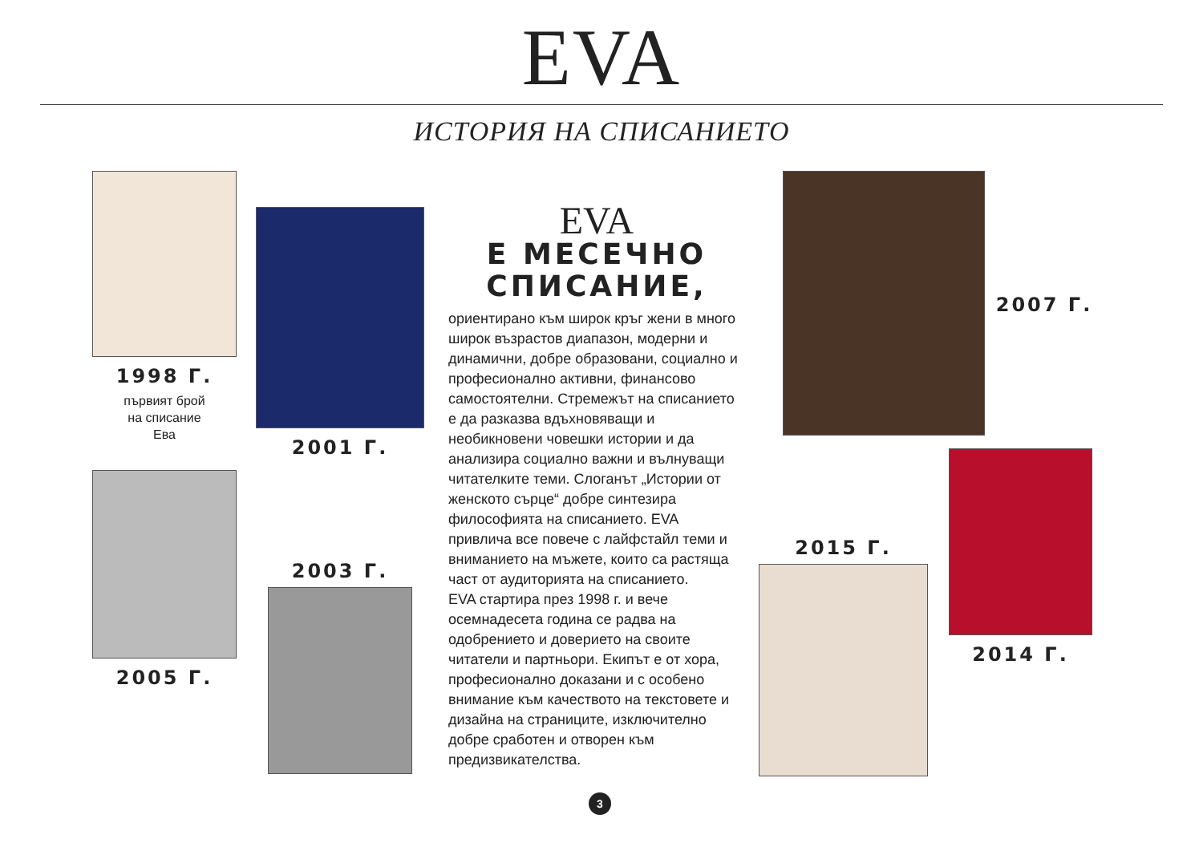EVA
ИСТОРИЯ НА СПИСАНИЕТО
1998 Г.
първият брой
на списание
Ева
2005 Г.
2001 Г.
2003 Г.
EVA
Е МЕСЕЧНО
СПИСАНИЕ,
ориентирано към широк кръг жени в много широк възрастов диапазон, модерни и динамични, добре образовани, социално и професионално активни, финансово самостоятелни. Стремежът на списанието е да разказва вдъхновяващи и необикновени човешки истории и да анализира социално важни и вълнуващи читателките теми. Слоганът „Истории от женското сърце“ добре синтезира философията на списанието. EVA привлича все повече с лайфстайл теми и вниманието на мъжете, които са растяща част от аудиторията на списанието.
EVA стартира през 1998 г. и вече осемнадесета година се радва на одобрението и доверието на своите читатели и партньори. Екипът е от хора, професионално доказани и с особено внимание към качеството на текстовете и дизайна на страниците, изключително добре сработен и отворен към предизвикателства.
2007 Г.
2015 Г.
2014 Г.
3